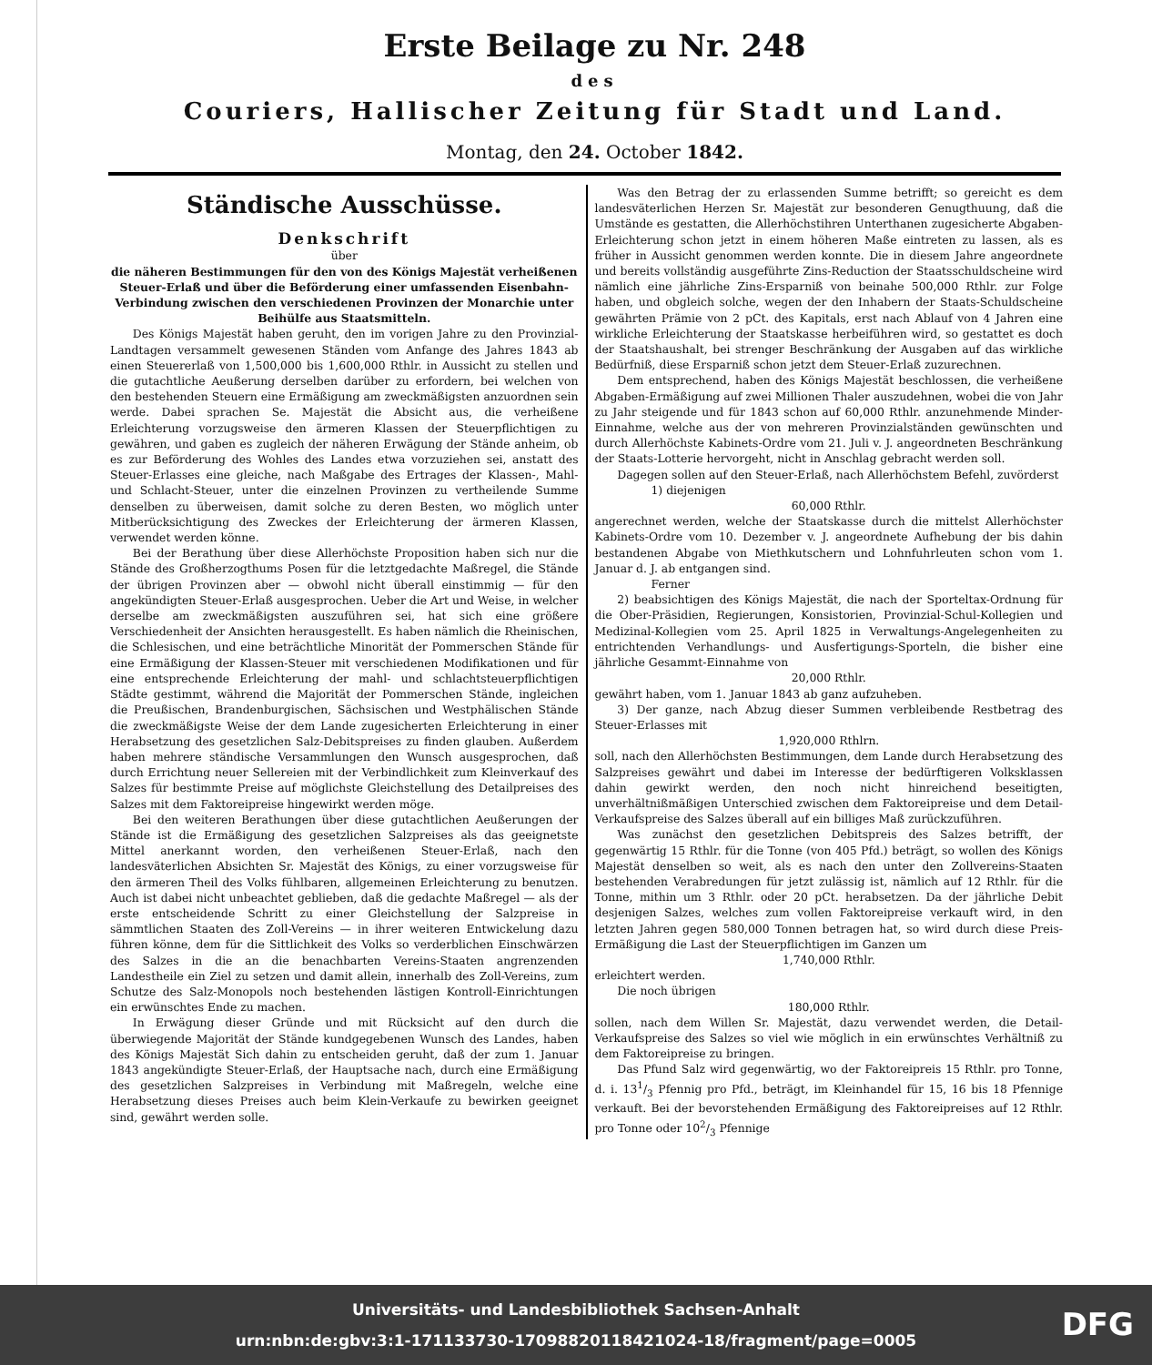Erste Beilage zu Nr. 248
des
Couriers, Hallischer Zeitung für Stadt und Land.
Montag, den 24. October 1842.
Ständische Ausschüsse.
Denkschrift
über
die näheren Bestimmungen für den von des Königs Majestät verheißenen Steuer-Erlaß und über die Beförderung einer umfassenden Eisenbahn-Verbindung zwischen den verschiedenen Provinzen der Monarchie unter Beihülfe aus Staatsmitteln.
Des Königs Majestät haben geruht, den im vorigen Jahre zu den Provinzial-Landtagen versammelt gewesenen Ständen vom Anfange des Jahres 1843 ab einen Steuererlaß von 1,500,000 bis 1,600,000 Rthlr. in Aussicht zu stellen und die gutachtliche Aeußerung derselben darüber zu erfordern, bei welchen von den bestehenden Steuern eine Ermäßigung am zweckmäßigsten anzuordnen sein werde. Dabei sprachen Se. Majestät die Absicht aus, die verheißene Erleichterung vorzugsweise den ärmeren Klassen der Steuerpflichtigen zu gewähren, und gaben es zugleich der näheren Erwägung der Stände anheim, ob es zur Beförderung des Wohles des Landes etwa vorzuziehen sei, anstatt des Steuer-Erlasses eine gleiche, nach Maßgabe des Ertrages der Klassen-, Mahl- und Schlacht-Steuer, unter die einzelnen Provinzen zu vertheilende Summe denselben zu überweisen, damit solche zu deren Besten, wo möglich unter Mitberücksichtigung des Zweckes der Erleichterung der ärmeren Klassen, verwendet werden könne.
Bei der Berathung über diese Allerhöchste Proposition haben sich nur die Stände des Großherzogthums Posen für die letztgedachte Maßregel, die Stände der übrigen Provinzen aber — obwohl nicht überall einstimmig — für den angekündigten Steuer-Erlaß ausgesprochen. Ueber die Art und Weise, in welcher derselbe am zweckmäßigsten auszuführen sei, hat sich eine größere Verschiedenheit der Ansichten herausgestellt. Es haben nämlich die Rheinischen, die Schlesischen, und eine beträchtliche Minorität der Pommerschen Stände für eine Ermäßigung der Klassen-Steuer mit verschiedenen Modifikationen und für eine entsprechende Erleichterung der mahl- und schlachtsteuerpflichtigen Städte gestimmt, während die Majorität der Pommerschen Stände, ingleichen die Preußischen, Brandenburgischen, Sächsischen und Westphälischen Stände die zweckmäßigste Weise der dem Lande zugesicherten Erleichterung in einer Herabsetzung des gesetzlichen Salz-Debitspreises zu finden glauben. Außerdem haben mehrere ständische Versammlungen den Wunsch ausgesprochen, daß durch Errichtung neuer Sellereien mit der Verbindlichkeit zum Kleinverkauf des Salzes für bestimmte Preise auf möglichste Gleichstellung des Detailpreises des Salzes mit dem Faktoreipreise hingewirkt werden möge.
Bei den weiteren Berathungen über diese gutachtlichen Aeußerungen der Stände ist die Ermäßigung des gesetzlichen Salzpreises als das geeignetste Mittel anerkannt worden, den verheißenen Steuer-Erlaß, nach den landesväterlichen Absichten Sr. Majestät des Königs, zu einer vorzugsweise für den ärmeren Theil des Volks fühlbaren, allgemeinen Erleichterung zu benutzen. Auch ist dabei nicht unbeachtet geblieben, daß die gedachte Maßregel — als der erste entscheidende Schritt zu einer Gleichstellung der Salzpreise in sämmtlichen Staaten des Zoll-Vereins — in ihrer weiteren Entwickelung dazu führen könne, dem für die Sittlichkeit des Volks so verderblichen Einschwärzen des Salzes in die an die benachbarten Vereins-Staaten angrenzenden Landestheile ein Ziel zu setzen und damit allein, innerhalb des Zoll-Vereins, zum Schutze des Salz-Monopols noch bestehenden lästigen Kontroll-Einrichtungen ein erwünschtes Ende zu machen.
In Erwägung dieser Gründe und mit Rücksicht auf den durch die überwiegende Majorität der Stände kundgegebenen Wunsch des Landes, haben des Königs Majestät Sich dahin zu entscheiden geruht, daß der zum 1. Januar 1843 angekündigte Steuer-Erlaß, der Hauptsache nach, durch eine Ermäßigung des gesetzlichen Salzpreises in Verbindung mit Maßregeln, welche eine Herabsetzung dieses Preises auch beim Klein-Verkaufe zu bewirken geeignet sind, gewährt werden solle.
Was den Betrag der zu erlassenden Summe betrifft; so gereicht es dem landesväterlichen Herzen Sr. Majestät zur besonderen Genugthuung, daß die Umstände es gestatten, die Allerhöchstihren Unterthanen zugesicherte Abgaben-Erleichterung schon jetzt in einem höheren Maße eintreten zu lassen, als es früher in Aussicht genommen werden konnte. Die in diesem Jahre angeordnete und bereits vollständig ausgeführte Zins-Reduction der Staatsschuldscheine wird nämlich eine jährliche Zins-Ersparniß von beinahe 500,000 Rthlr. zur Folge haben, und obgleich solche, wegen der den Inhabern der Staats-Schuldscheine gewährten Prämie von 2 pCt. des Kapitals, erst nach Ablauf von 4 Jahren eine wirkliche Erleichterung der Staatskasse herbeiführen wird, so gestattet es doch der Staatshaushalt, bei strenger Beschränkung der Ausgaben auf das wirkliche Bedürfniß, diese Ersparniß schon jetzt dem Steuer-Erlaß zuzurechnen.
Dem entsprechend, haben des Königs Majestät beschlossen, die verheißene Abgaben-Ermäßigung auf zwei Millionen Thaler auszudehnen, wobei die von Jahr zu Jahr steigende und für 1843 schon auf 60,000 Rthlr. anzunehmende Minder-Einnahme, welche aus der von mehreren Provinzialständen gewünschten und durch Allerhöchste Kabinets-Ordre vom 21. Juli v. J. angeordneten Beschränkung der Staats-Lotterie hervorgeht, nicht in Anschlag gebracht werden soll.
Dagegen sollen auf den Steuer-Erlaß, nach Allerhöchstem Befehl, zuvörderst
1) diejenigen
60,000 Rthlr.
angerechnet werden, welche der Staatskasse durch die mittelst Allerhöchster Kabinets-Ordre vom 10. Dezember v. J. angeordnete Aufhebung der bis dahin bestandenen Abgabe von Miethkutschern und Lohnfuhrleuten schon vom 1. Januar d. J. ab entgangen sind.
Ferner
2) beabsichtigen des Königs Majestät, die nach der Sporteltax-Ordnung für die Ober-Präsidien, Regierungen, Konsistorien, Provinzial-Schul-Kollegien und Medizinal-Kollegien vom 25. April 1825 in Verwaltungs-Angelegenheiten zu entrichtenden Verhandlungs- und Ausfertigungs-Sporteln, die bisher eine jährliche Gesammt-Einnahme von
20,000 Rthlr.
gewährt haben, vom 1. Januar 1843 ab ganz aufzuheben.
3) Der ganze, nach Abzug dieser Summen verbleibende Restbetrag des Steuer-Erlasses mit
1,920,000 Rthlrn.
soll, nach den Allerhöchsten Bestimmungen, dem Lande durch Herabsetzung des Salzpreises gewährt und dabei im Interesse der bedürftigeren Volksklassen dahin gewirkt werden, den noch nicht hinreichend beseitigten, unverhältnißmäßigen Unterschied zwischen dem Faktoreipreise und dem Detail-Verkaufspreise des Salzes überall auf ein billiges Maß zurückzuführen.
Was zunächst den gesetzlichen Debitspreis des Salzes betrifft, der gegenwärtig 15 Rthlr. für die Tonne (von 405 Pfd.) beträgt, so wollen des Königs Majestät denselben so weit, als es nach den unter den Zollvereins-Staaten bestehenden Verabredungen für jetzt zulässig ist, nämlich auf 12 Rthlr. für die Tonne, mithin um 3 Rthlr. oder 20 pCt. herabsetzen. Da der jährliche Debit desjenigen Salzes, welches zum vollen Faktoreipreise verkauft wird, in den letzten Jahren gegen 580,000 Tonnen betragen hat, so wird durch diese Preis-Ermäßigung die Last der Steuerpflichtigen im Ganzen um
1,740,000 Rthlr.
erleichtert werden.
Die noch übrigen
180,000 Rthlr.
sollen, nach dem Willen Sr. Majestät, dazu verwendet werden, die Detail-Verkaufspreise des Salzes so viel wie möglich in ein erwünschtes Verhältniß zu dem Faktoreipreise zu bringen.
Das Pfund Salz wird gegenwärtig, wo der Faktoreipreis 15 Rthlr. pro Tonne, d. i. 131/3 Pfennig pro Pfd., beträgt, im Kleinhandel für 15, 16 bis 18 Pfennige verkauft. Bei der bevorstehenden Ermäßigung des Faktoreipreises auf 12 Rthlr. pro Tonne oder 102/3 Pfennige
Universitäts- und Landesbibliothek Sachsen-Anhalt
urn:nbn:de:gbv:3:1-171133730-17098820118421024-18/fragment/page=0005
DFG